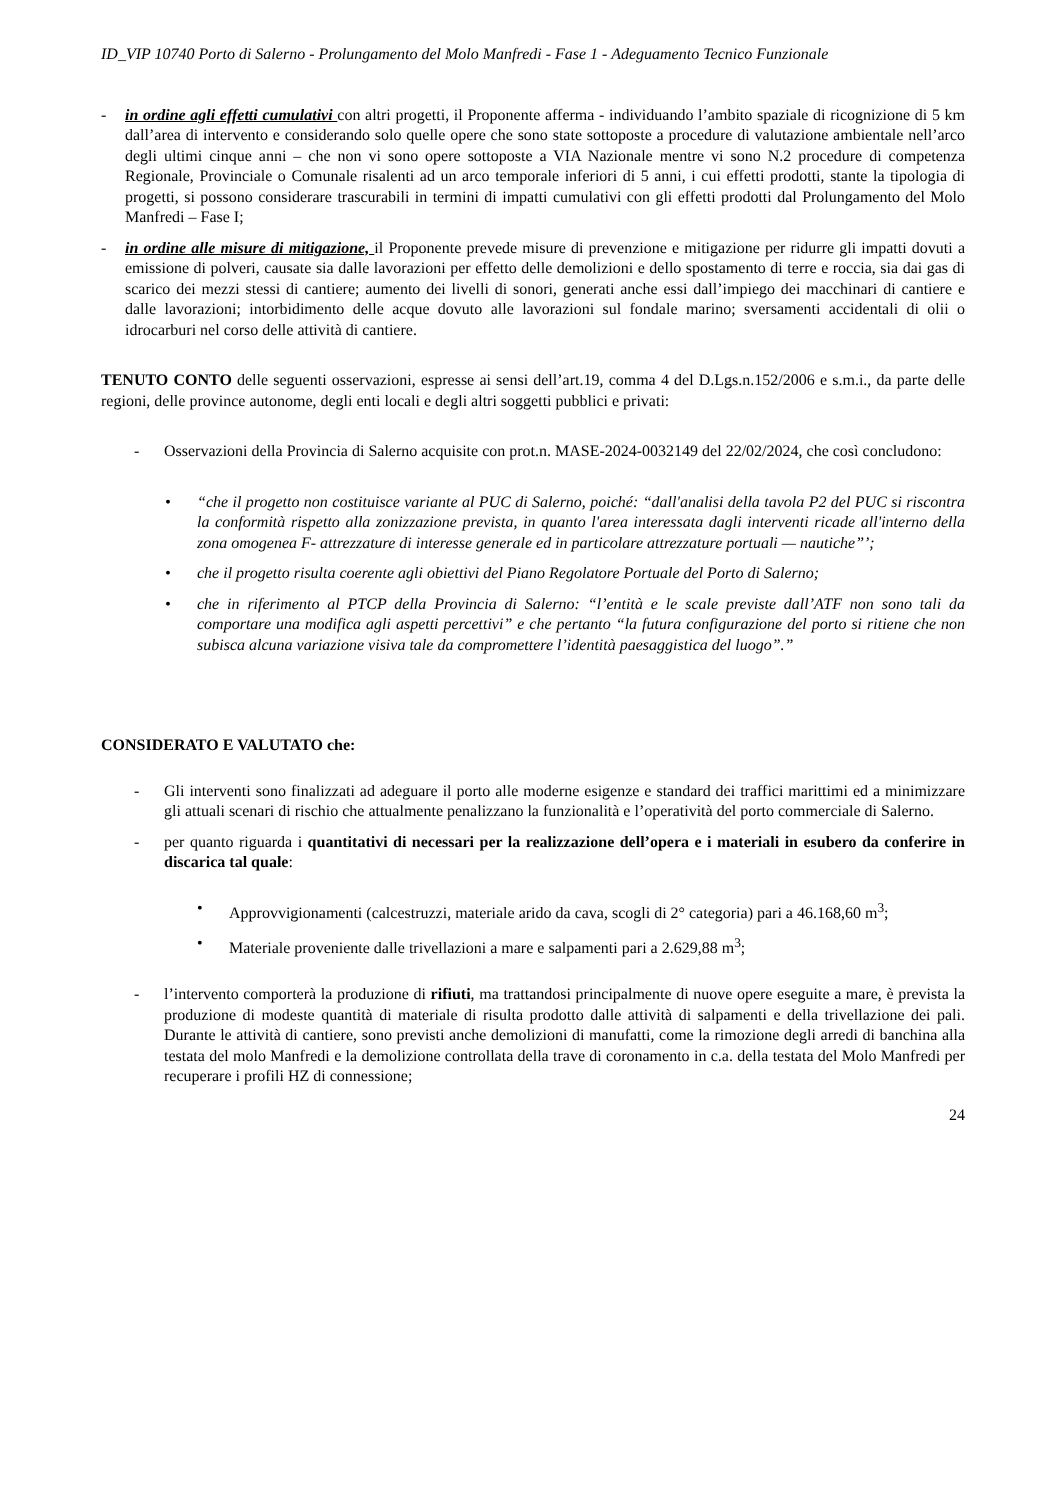ID_VIP 10740 Porto di Salerno - Prolungamento del Molo Manfredi - Fase 1 - Adeguamento Tecnico Funzionale
- in ordine agli effetti cumulativi con altri progetti, il Proponente afferma - individuando l’ambito spaziale di ricognizione di 5 km dall’area di intervento e considerando solo quelle opere che sono state sottoposte a procedure di valutazione ambientale nell’arco degli ultimi cinque anni – che non vi sono opere sottoposte a VIA Nazionale mentre vi sono N.2 procedure di competenza Regionale, Provinciale o Comunale risalenti ad un arco temporale inferiori di 5 anni, i cui effetti prodotti, stante la tipologia di progetti, si possono considerare trascurabili in termini di impatti cumulativi con gli effetti prodotti dal Prolungamento del Molo Manfredi – Fase I;
- in ordine alle misure di mitigazione, il Proponente prevede misure di prevenzione e mitigazione per ridurre gli impatti dovuti a emissione di polveri, causate sia dalle lavorazioni per effetto delle demolizioni e dello spostamento di terre e roccia, sia dai gas di scarico dei mezzi stessi di cantiere; aumento dei livelli di sonori, generati anche essi dall’impiego dei macchinari di cantiere e dalle lavorazioni; intorbidimento delle acque dovuto alle lavorazioni sul fondale marino; sversamenti accidentali di olii o idrocarburi nel corso delle attività di cantiere.
TENUTO CONTO delle seguenti osservazioni, espresse ai sensi dell’art.19, comma 4 del D.Lgs.n.152/2006 e s.m.i., da parte delle regioni, delle province autonome, degli enti locali e degli altri soggetti pubblici e privati:
- Osservazioni della Provincia di Salerno acquisite con prot.n. MASE-2024-0032149 del 22/02/2024, che così concludono:
• “che il progetto non costituisce variante al PUC di Salerno, poiché: “dall'analisi della tavola P2 del PUC si riscontra la conformità rispetto alla zonizzazione prevista, in quanto l'area interessata dagli interventi ricade all'interno della zona omogenea F- attrezzature di interesse generale ed in particolare attrezzature portuali — nautiche”’;
• che il progetto risulta coerente agli obiettivi del Piano Regolatore Portuale del Porto di Salerno;
• che in riferimento al PTCP della Provincia di Salerno: “l’entità e le scale previste dall’ATF non sono tali da comportare una modifica agli aspetti percettivi” e che pertanto “la futura configurazione del porto si ritiene che non subisca alcuna variazione visiva tale da compromettere l’identità paesaggistica del luogo”.”
CONSIDERATO E VALUTATO che:
- Gli interventi sono finalizzati ad adeguare il porto alle moderne esigenze e standard dei traffici marittimi ed a minimizzare gli attuali scenari di rischio che attualmente penalizzano la funzionalità e l’operatività del porto commerciale di Salerno.
- per quanto riguarda i quantitativi di necessari per la realizzazione dell’opera e i materiali in esubero da conferire in discarica tal quale:
• Approvvigionamenti (calcestruzzi, materiale arido da cava, scogli di 2° categoria) pari a 46.168,60 m<sup>3</sup>;
• Materiale proveniente dalle trivellazioni a mare e salpamenti pari a 2.629,88 m<sup>3</sup>;
- l’intervento comporterà la produzione di rifiuti, ma trattandosi principalmente di nuove opere eseguite a mare, è prevista la produzione di modeste quantità di materiale di risulta prodotto dalle attività di salpamenti e della trivellazione dei pali. Durante le attività di cantiere, sono previsti anche demolizioni di manufatti, come la rimozione degli arredi di banchina alla testata del molo Manfredi e la demolizione controllata della trave di coronamento in c.a. della testata del Molo Manfredi per recuperare i profili HZ di connessione;
24